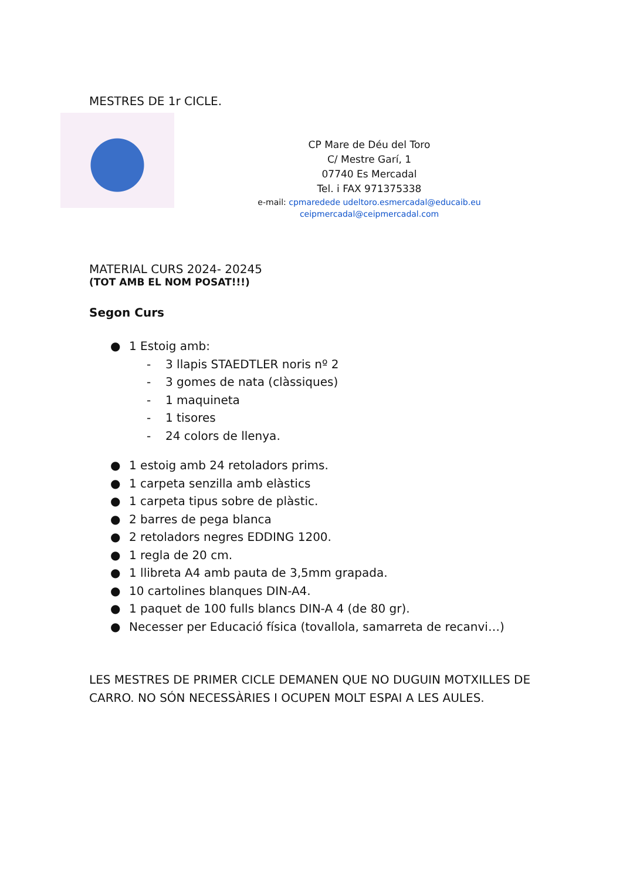MESTRES DE 1r CICLE.
CP Mare de Déu del Toro
C/ Mestre Garí, 1
07740 Es Mercadal
Tel. i FAX 971375338
e-mail: cpmaredede udeltoro.esmercadal@educaib.eu
ceipmercadal@ceipmercadal.com
MATERIAL CURS 2024- 20245
(TOT AMB EL NOM POSAT!!!)
Segon Curs
● 1 Estoig amb:
- 3 llapis STAEDTLER noris nº 2
- 3 gomes de nata (clàssiques)
- 1 maquineta
- 1 tisores
- 24 colors de llenya.
● 1 estoig amb 24 retoladors prims.
● 1 carpeta senzilla amb elàstics
● 1 carpeta tipus sobre de plàstic.
● 2 barres de pega blanca
● 2 retoladors negres EDDING 1200.
● 1 regla de 20 cm.
● 1 llibreta A4 amb pauta de 3,5mm grapada.
● 10 cartolines blanques DIN-A4.
● 1 paquet de 100 fulls blancs DIN-A 4 (de 80 gr).
● Necesser per Educació física (tovallola, samarreta de recanvi…)
LES MESTRES DE PRIMER CICLE DEMANEN QUE NO DUGUIN MOTXILLES DE CARRO. NO SÓN NECESSÀRIES I OCUPEN MOLT ESPAI A LES AULES.